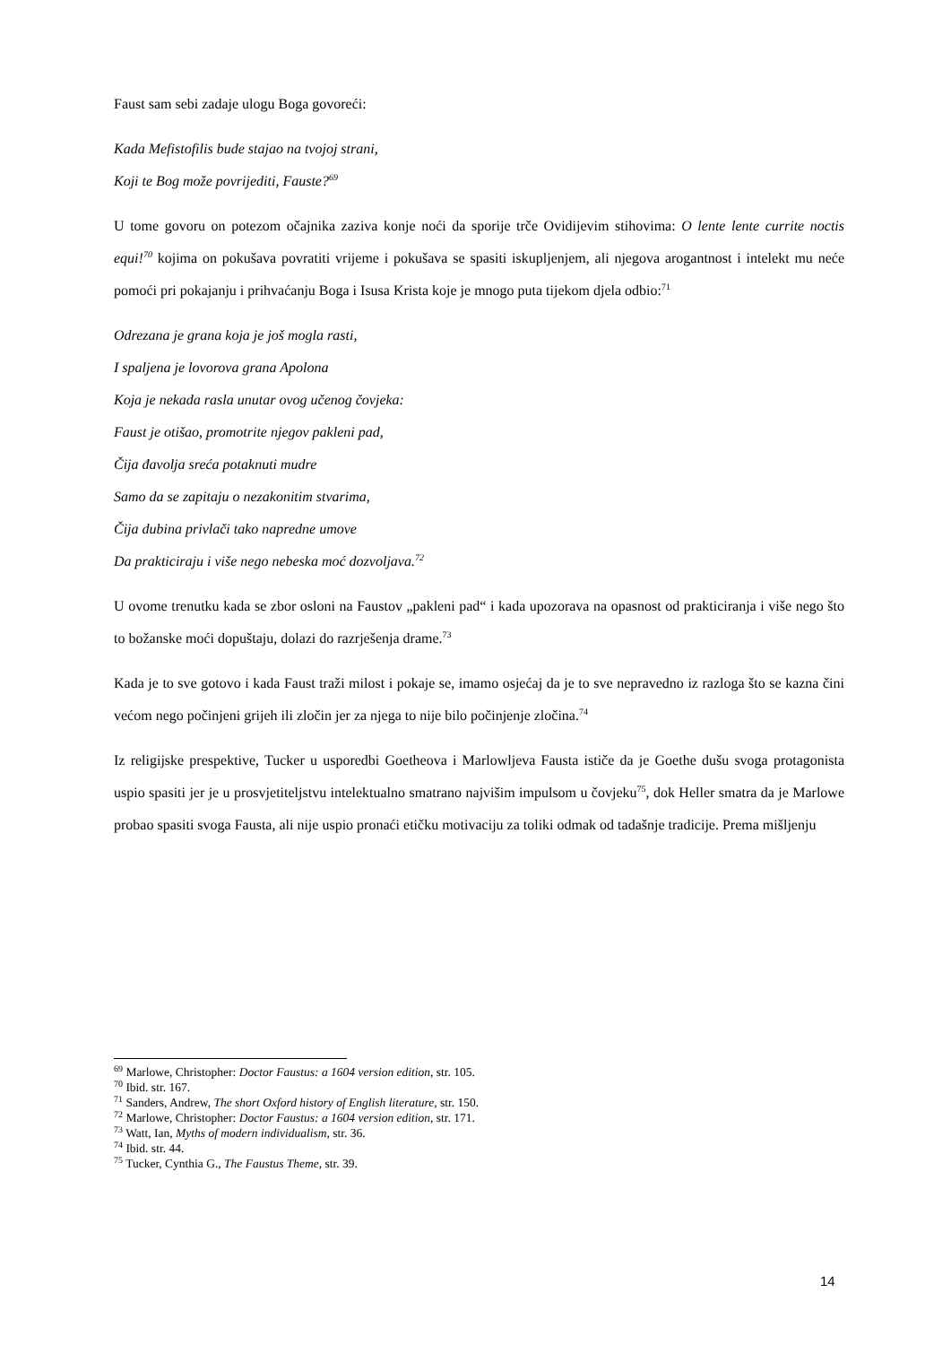Faust sam sebi zadaje ulogu Boga govoreći:
Kada Mefistofilis bude stajao na tvojoj strani,
Koji te Bog može povrijediti, Fauste?<sup>69</sup>
U tome govoru on potezom očajnika zaziva konje noći da sporije trče Ovidijevim stihovima: O lente lente currite noctis equi!<sup>70</sup> kojima on pokušava povratiti vrijeme i pokušava se spasiti iskupljenjem, ali njegova arogantnost i intelekt mu neće pomoći pri pokajanju i prihvaćanju Boga i Isusa Krista koje je mnogo puta tijekom djela odbio:<sup>71</sup>
Odrezana je grana koja je još mogla rasti,
I spaljena je lovorova grana Apolona
Koja je nekada rasla unutar ovog učenog čovjeka:
Faust je otišao, promotrite njegov pakleni pad,
Čija đavolja sreća potaknuti mudre
Samo da se zapitaju o nezakonitim stvarima,
Čija dubina privlači tako napredne umove
Da prakticiraju i više nego nebeska moć dozvoljava.<sup>72</sup>
U ovome trenutku kada se zbor osloni na Faustov „pakleni pad“ i kada upozorava na opasnost od prakticiranja i više nego što to božanske moći dopuštaju, dolazi do razrješenja drame.<sup>73</sup>
Kada je to sve gotovo i kada Faust traži milost i pokaje se, imamo osjećaj da je to sve nepravedno iz razloga što se kazna čini većom nego počinjeni grijeh ili zločin jer za njega to nije bilo počinjenje zločina.<sup>74</sup>
Iz religijske prespektive, Tucker u usporedbi Goetheova i Marlowljeva Fausta ističe da je Goethe dušu svoga protagonista uspio spasiti jer je u prosvjetiteljstvu intelektualno smatrano najvišim impulsom u čovjeku<sup>75</sup>, dok Heller smatra da je Marlowe probao spasiti svoga Fausta, ali nije uspio pronaći etičku motivaciju za toliki odmak od tadašnje tradicije. Prema mišljenju
<sup>69</sup> Marlowe, Christopher: Doctor Faustus: a 1604 version edition, str. 105.
<sup>70</sup> Ibid. str. 167.
<sup>71</sup> Sanders, Andrew, The short Oxford history of English literature, str. 150.
<sup>72</sup> Marlowe, Christopher: Doctor Faustus: a 1604 version edition, str. 171.
<sup>73</sup> Watt, Ian, Myths of modern individualism, str. 36.
<sup>74</sup> Ibid. str. 44.
<sup>75</sup> Tucker, Cynthia G., The Faustus Theme, str. 39.
14